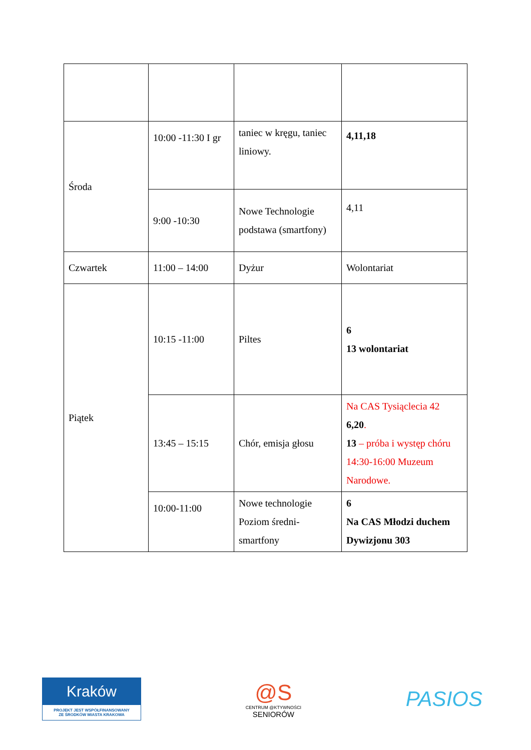| Środa | 10:00 -11:30 I gr | taniec w kręgu, taniec liniowy. | 4,11,18 |
| | 9:00 -10:30 | Nowe Technologie podstawa (smartfony) | 4,11 |
| Czwartek | 11:00 – 14:00 | Dyżur | Wolontariat |
| Piątek | 10:15 -11:00 | Piltes | 6 13 wolontariat |
| | 13:45 – 15:15 | Chór, emisja głosu | Na CAS Tysiąclecia 42 6,20 . 13 – próba i występ chóru 14:30-16:00 Muzeum Narodowe. |
| | 10:00-11:00 | Nowe technologie Poziom średni-smartfony | 6 Na CAS Młodzi duchem Dywizjonu 303 |
Kraków
PROJEKT JEST WSPÓŁFINANSOWANY
ZE ŚRODKÓW MIASTA KRAKOWA
@S
CENTRUM @KTYWNOŚCI
SENIORÓW
PASIOS